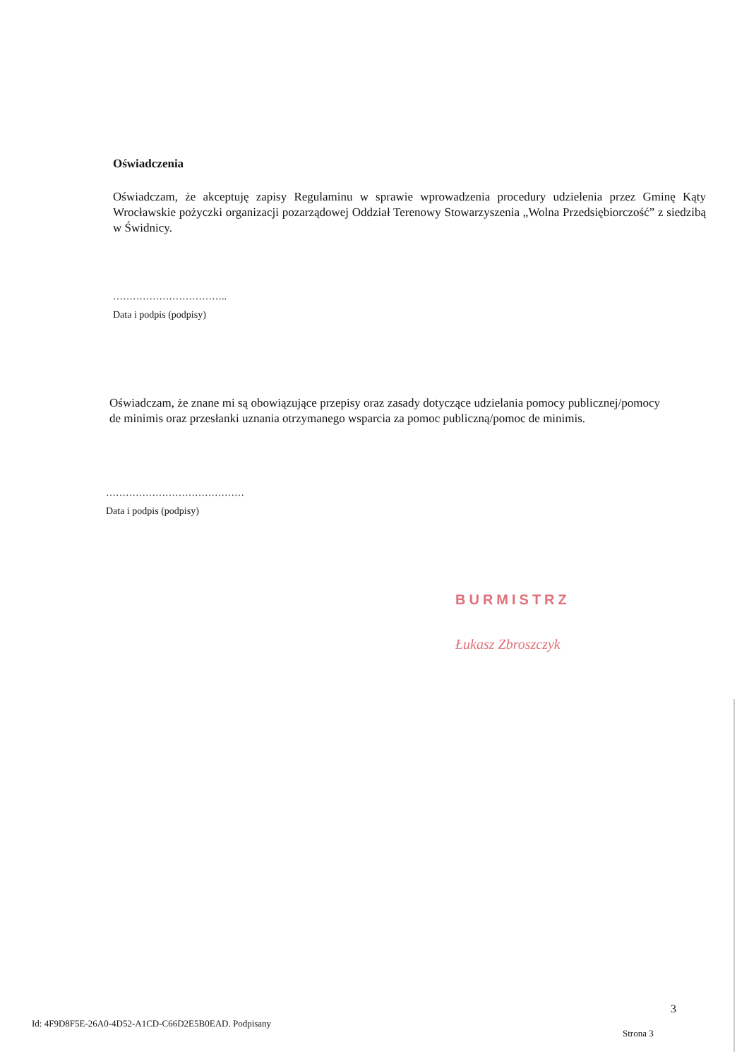Oświadczenia
Oświadczam, że akceptuję zapisy Regulaminu w sprawie wprowadzenia procedury udzielenia przez Gminę Kąty Wrocławskie pożyczki organizacji pozarządowej Oddział Terenowy Stowarzyszenia „Wolna Przedsiębiorczość” z siedzibą w Świdnicy.
……………………………..
Data i podpis (podpisy)
Oświadczam, że znane mi są obowiązujące przepisy oraz zasady dotyczące udzielania pomocy publicznej/pomocy de minimis oraz przesłanki uznania otrzymanego wsparcia za pomoc publiczną/pomoc de minimis.
……………………………………
Data i podpis (podpisy)
BURMISTRZ
Łukasz Zbroszczyk
3
Id: 4F9D8F5E-26A0-4D52-A1CD-C66D2E5B0EAD. Podpisany
Strona 3